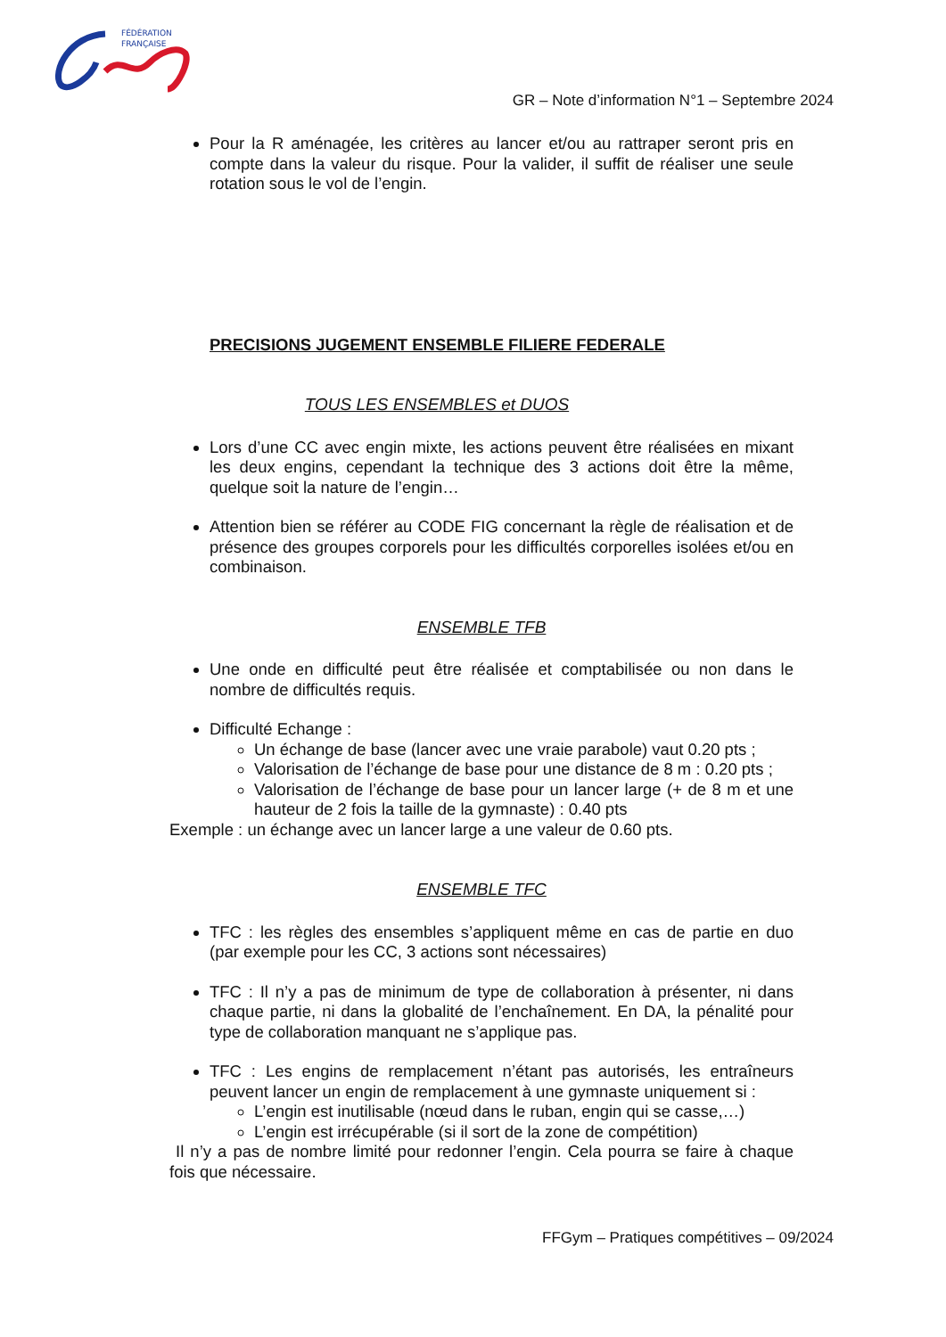FÉDÉRATION
FRANÇAISE
GR – Note d’information N°1 – Septembre 2024
Pour la R aménagée, les critères au lancer et/ou au rattraper seront pris en compte dans la valeur du risque. Pour la valider, il suffit de réaliser une seule rotation sous le vol de l’engin.
PRECISIONS JUGEMENT ENSEMBLE FILIERE FEDERALE
TOUS LES ENSEMBLES et DUOS
Lors d’une CC avec engin mixte, les actions peuvent être réalisées en mixant les deux engins, cependant la technique des 3 actions doit être la même, quelque soit la nature de l’engin…
Attention bien se référer au CODE FIG concernant la règle de réalisation et de présence des groupes corporels pour les difficultés corporelles isolées et/ou en combinaison.
ENSEMBLE TFB
Une onde en difficulté peut être réalisée et comptabilisée ou non dans le nombre de difficultés requis.
Difficulté Echange :
Un échange de base (lancer avec une vraie parabole) vaut 0.20 pts ;
Valorisation de l’échange de base pour une distance de 8 m : 0.20 pts ;
Valorisation de l’échange de base pour un lancer large (+ de 8 m et une hauteur de 2 fois la taille de la gymnaste) : 0.40 pts
Exemple : un échange avec un lancer large a une valeur de 0.60 pts.
ENSEMBLE TFC
TFC : les règles des ensembles s’appliquent même en cas de partie en duo (par exemple pour les CC, 3 actions sont nécessaires)
TFC : Il n’y a pas de minimum de type de collaboration à présenter, ni dans chaque partie, ni dans la globalité de l’enchaînement. En DA, la pénalité pour type de collaboration manquant ne s’applique pas.
TFC : Les engins de remplacement n’étant pas autorisés, les entraîneurs peuvent lancer un engin de remplacement à une gymnaste uniquement si :
L’engin est inutilisable (nœud dans le ruban, engin qui se casse,…)
L’engin est irrécupérable (si il sort de la zone de compétition)
Il n’y a pas de nombre limité pour redonner l’engin. Cela pourra se faire à chaque fois que nécessaire.
FFGym – Pratiques compétitives – 09/2024